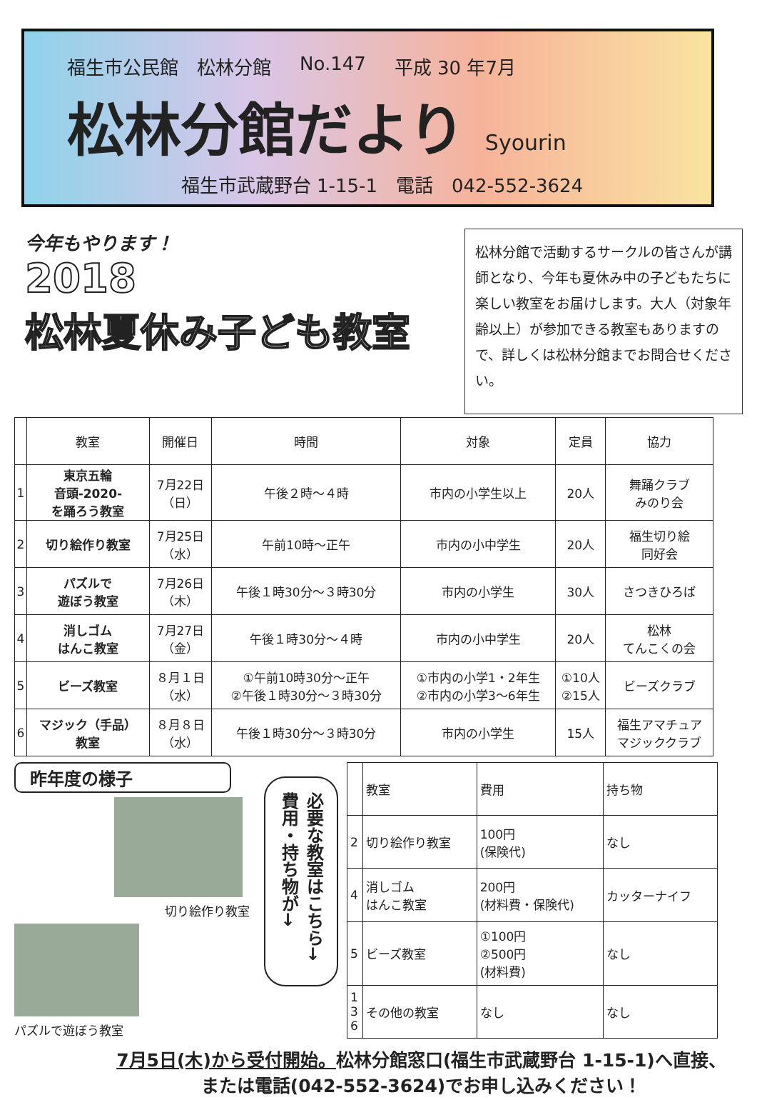福生市公民館　松林分館 No.147 平成 30 年7月
松林分館だより Syourin
福生市武蔵野台 1-15-1　電話　042-552-3624
今年もやります！
2018
松林夏休み子ども教室
松林分館で活動するサークルの皆さんが講師となり、今年も夏休み中の子どもたちに楽しい教室をお届けします。大人（対象年齢以上）が参加できる教室もありますので、詳しくは松林分館までお問合せください。
| | 教室 | 開催日 | 時間 | 対象 | 定員 | 協力 |
| --- | --- | --- | --- | --- | --- | --- |
| 1 | 東京五輪 音頭-2020- を踊ろう教室 | 7月22日 （日） | 午後２時～４時 | 市内の小学生以上 | 20人 | 舞踊クラブ みのり会 |
| 2 | 切り絵作り教室 | 7月25日 （水） | 午前10時～正午 | 市内の小中学生 | 20人 | 福生切り絵 同好会 |
| 3 | パズルで 遊ぼう教室 | 7月26日 （木） | 午後１時30分～３時30分 | 市内の小学生 | 30人 | さつきひろば |
| 4 | 消しゴム はんこ教室 | 7月27日 （金） | 午後１時30分～４時 | 市内の小中学生 | 20人 | 松林 てんこくの会 |
| 5 | ビーズ教室 | ８月１日 （水） | ①午前10時30分～正午 ②午後１時30分～３時30分 | ①市内の小学1・2年生 ②市内の小学3～6年生 | ①10人 ②15人 | ビーズクラブ |
| 6 | マジック（手品） 教室 | ８月８日 （水） | 午後１時30分～３時30分 | 市内の小学生 | 15人 | 福生アマチュア マジッククラブ |
昨年度の様子
切り絵作り教室
パズルで遊ぼう教室
必要な教室はこちら→ 費用・持ち物が→
| | 教室 | 費用 | 持ち物 |
| --- | --- | --- | --- |
| 2 | 切り絵作り教室 | 100円 (保険代) | なし |
| 4 | 消しゴム はんこ教室 | 200円 (材料費・保険代) | カッターナイフ |
| 5 | ビーズ教室 | ①100円 ②500円 (材料費) | なし |
| 1 3 6 | その他の教室 | なし | なし |
7月5日(木)から受付開始。松林分館窓口(福生市武蔵野台 1-15-1)へ直接、
または電話(042-552-3624)でお申し込みください！